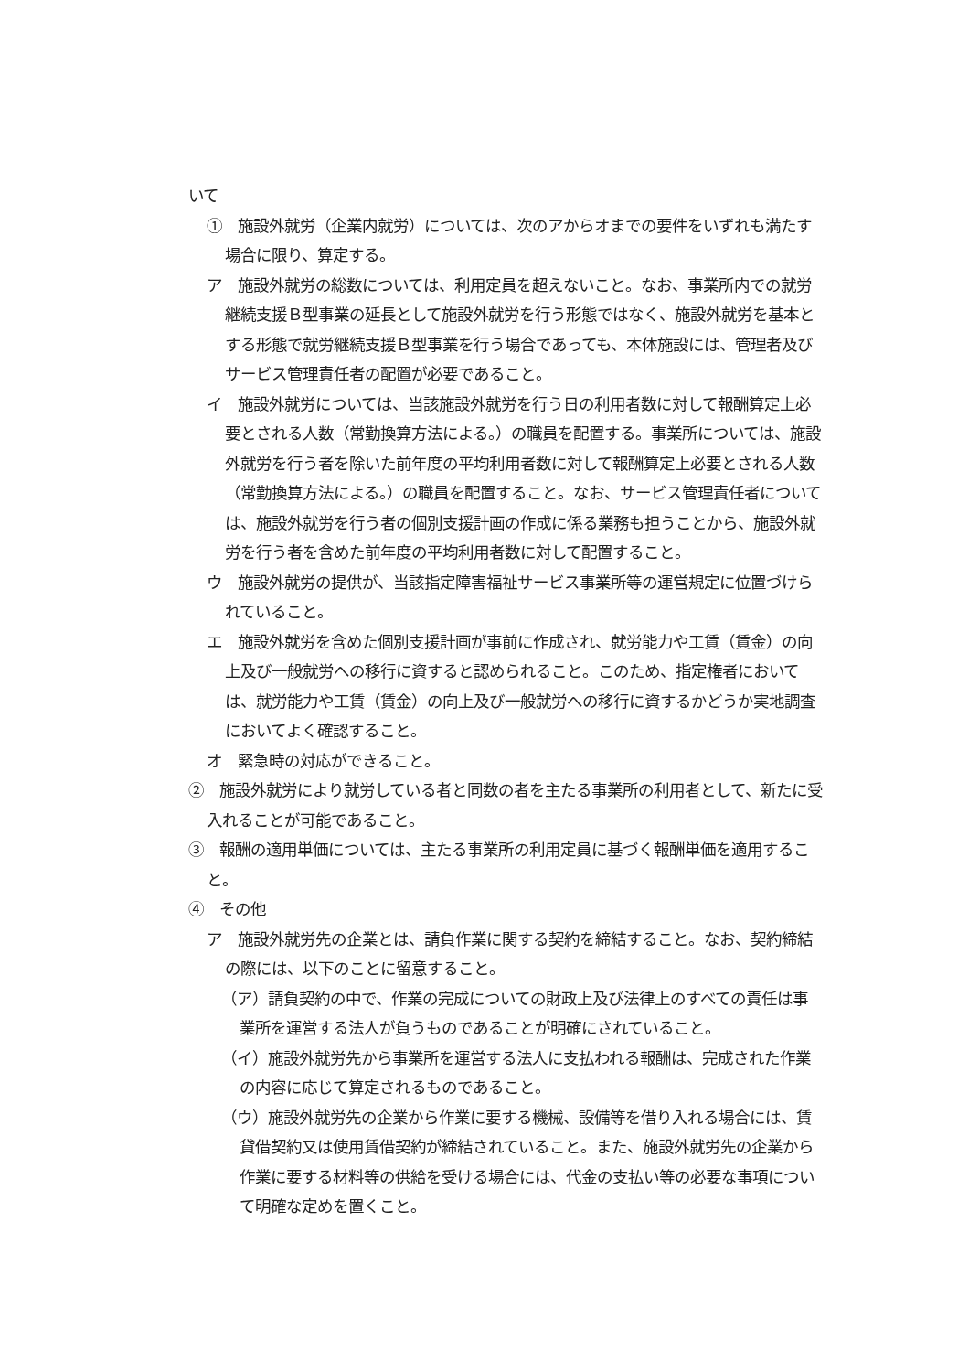いて
①　施設外就労（企業内就労）については、次のアからオまでの要件をいずれも満たす場合に限り、算定する。
ア　施設外就労の総数については、利用定員を超えないこと。なお、事業所内での就労継続支援Ｂ型事業の延長として施設外就労を行う形態ではなく、施設外就労を基本とする形態で就労継続支援Ｂ型事業を行う場合であっても、本体施設には、管理者及びサービス管理責任者の配置が必要であること。
イ　施設外就労については、当該施設外就労を行う日の利用者数に対して報酬算定上必要とされる人数（常勤換算方法による。）の職員を配置する。事業所については、施設外就労を行う者を除いた前年度の平均利用者数に対して報酬算定上必要とされる人数（常勤換算方法による。）の職員を配置すること。なお、サービス管理責任者については、施設外就労を行う者の個別支援計画の作成に係る業務も担うことから、施設外就労を行う者を含めた前年度の平均利用者数に対して配置すること。
ウ　施設外就労の提供が、当該指定障害福祉サービス事業所等の運営規定に位置づけられていること。
エ　施設外就労を含めた個別支援計画が事前に作成され、就労能力や工賃（賃金）の向上及び一般就労への移行に資すると認められること。このため、指定権者においては、就労能力や工賃（賃金）の向上及び一般就労への移行に資するかどうか実地調査においてよく確認すること。
オ　緊急時の対応ができること。
②　施設外就労により就労している者と同数の者を主たる事業所の利用者として、新たに受入れることが可能であること。
③　報酬の適用単価については、主たる事業所の利用定員に基づく報酬単価を適用すること。
④　その他
ア　施設外就労先の企業とは、請負作業に関する契約を締結すること。なお、契約締結の際には、以下のことに留意すること。
（ア）請負契約の中で、作業の完成についての財政上及び法律上のすべての責任は事業所を運営する法人が負うものであることが明確にされていること。
（イ）施設外就労先から事業所を運営する法人に支払われる報酬は、完成された作業の内容に応じて算定されるものであること。
（ウ）施設外就労先の企業から作業に要する機械、設備等を借り入れる場合には、賃貸借契約又は使用賃借契約が締結されていること。また、施設外就労先の企業から作業に要する材料等の供給を受ける場合には、代金の支払い等の必要な事項について明確な定めを置くこと。